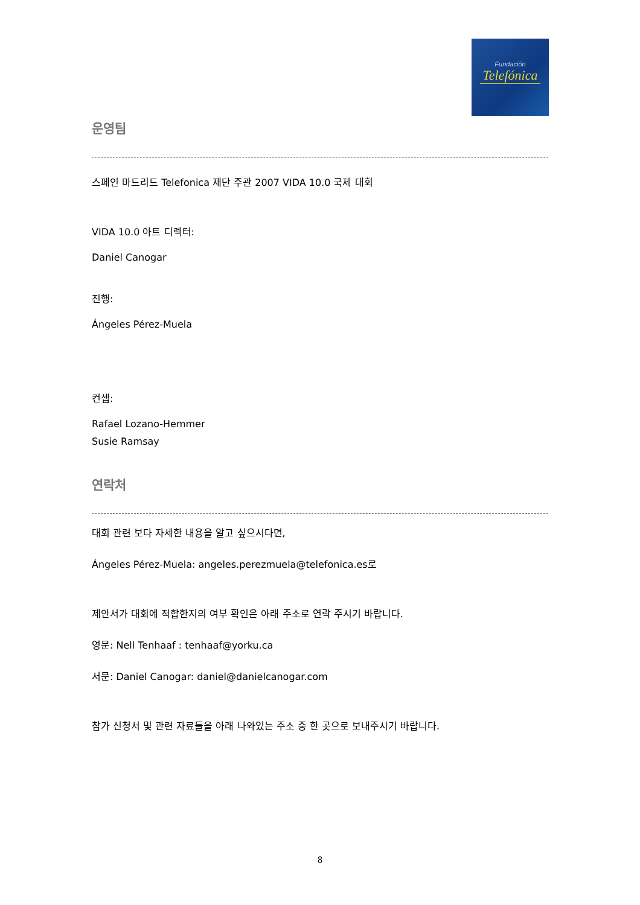Fundación
Telefónica
운영팀
스페인 마드리드 Telefonica 재단 주관 2007 VIDA 10.0 국제 대회
VIDA 10.0 아트 디렉터:
Daniel Canogar
진행:
Ángeles Pérez-Muela
컨셉:
Rafael Lozano-Hemmer
Susie Ramsay
연락처
대회 관련 보다 자세한 내용을 알고 싶으시다면,
Ángeles Pérez-Muela: angeles.perezmuela@telefonica.es로
제안서가 대회에 적합한지의 여부 확인은 아래 주소로 연락 주시기 바랍니다.
영문: Nell Tenhaaf : tenhaaf@yorku.ca
서문: Daniel Canogar: daniel@danielcanogar.com
참가 신청서 및 관련 자료들을 아래 나와있는 주소 중 한 곳으로 보내주시기 바랍니다.
8